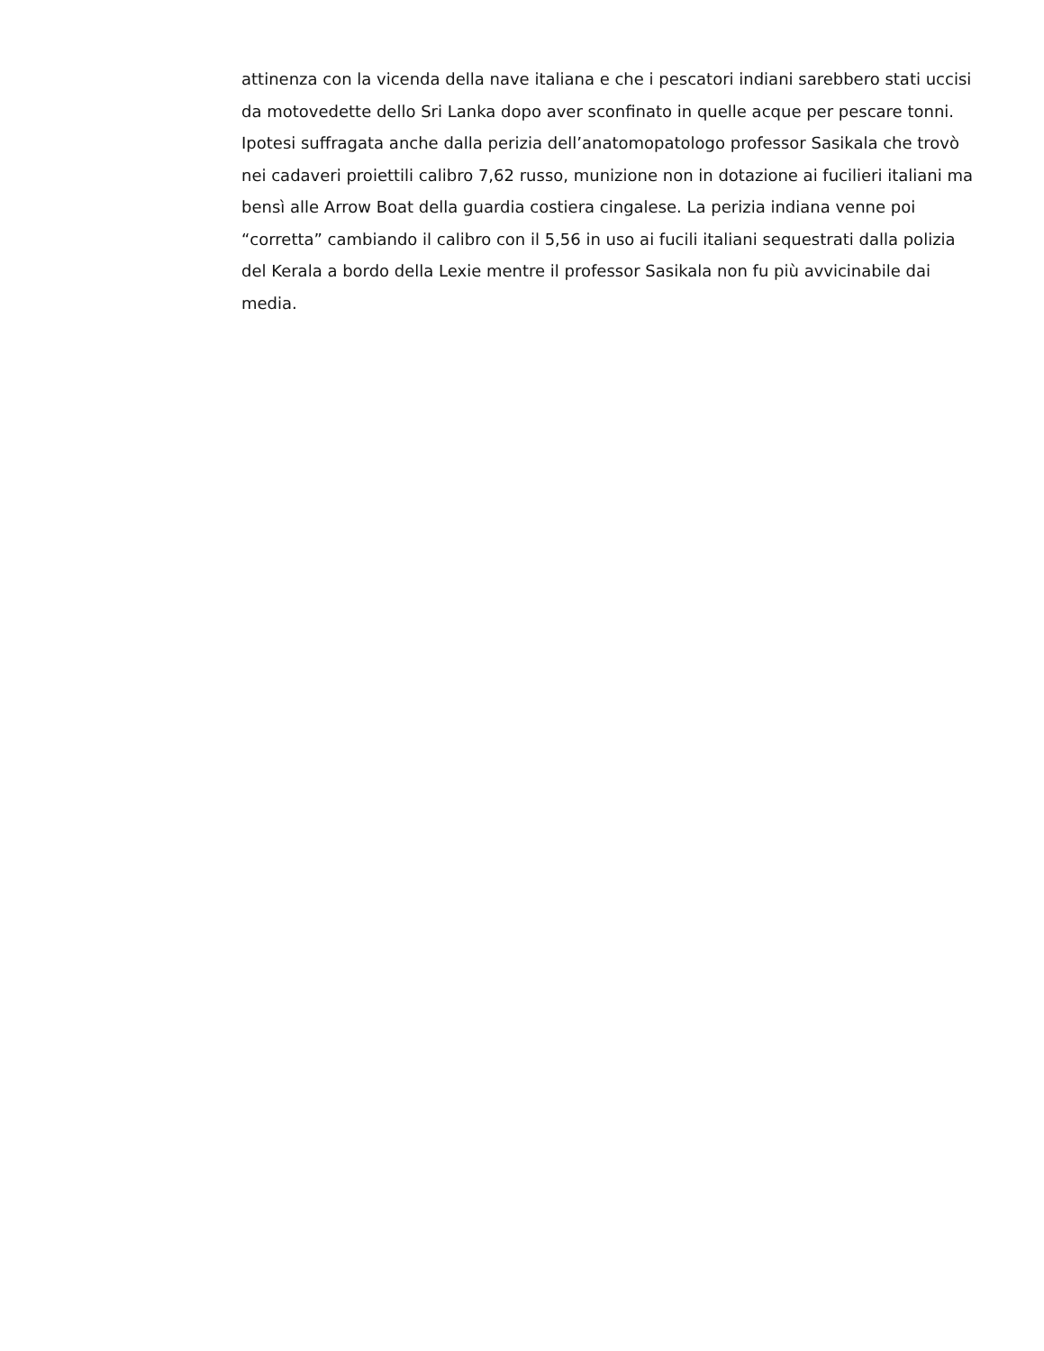attinenza con la vicenda della nave italiana e che i pescatori indiani sarebbero stati uccisi da motovedette dello Sri Lanka dopo aver sconfinato in quelle acque per pescare tonni. Ipotesi suffragata anche dalla perizia dell’anatomopatologo professor Sasikala che trovò nei cadaveri proiettili calibro 7,62 russo, munizione non in dotazione ai fucilieri italiani ma bensì alle Arrow Boat della guardia costiera cingalese. La perizia indiana venne poi “corretta” cambiando il calibro con il 5,56 in uso ai fucili italiani sequestrati dalla polizia del Kerala a bordo della Lexie mentre il professor Sasikala non fu più avvicinabile dai media.